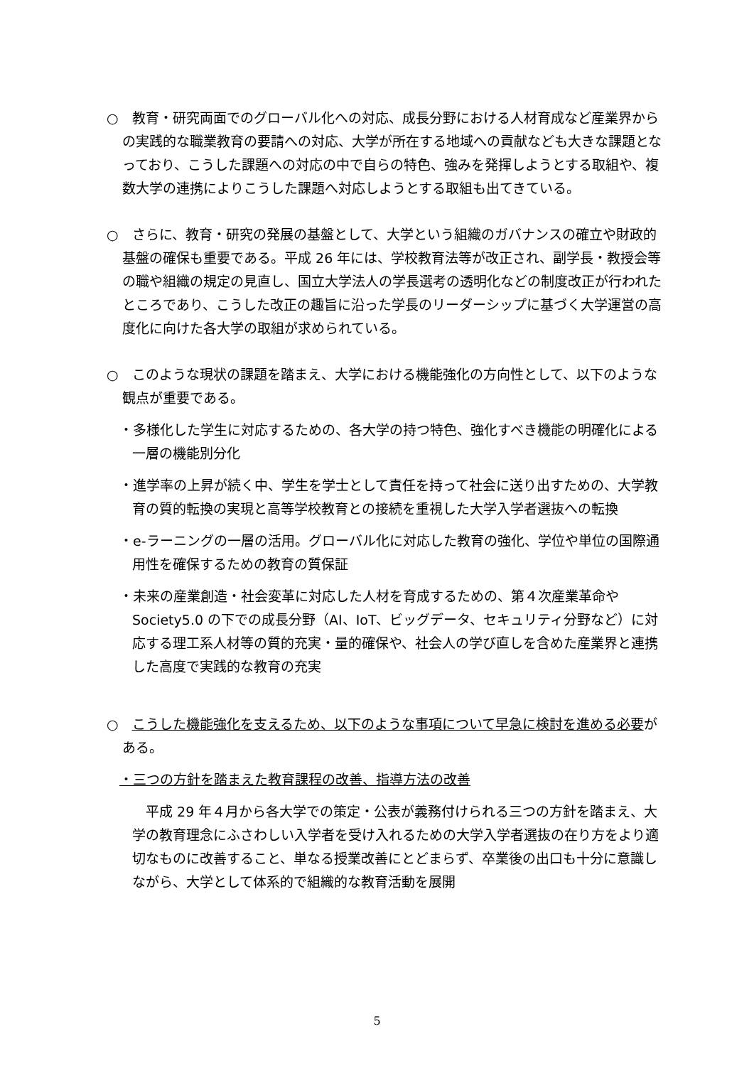○　教育・研究両面でのグローバル化への対応、成長分野における人材育成など産業界からの実践的な職業教育の要請への対応、大学が所在する地域への貢献なども大きな課題となっており、こうした課題への対応の中で自らの特色、強みを発揮しようとする取組や、複数大学の連携によりこうした課題へ対応しようとする取組も出てきている。
○　さらに、教育・研究の発展の基盤として、大学という組織のガバナンスの確立や財政的基盤の確保も重要である。平成 26 年には、学校教育法等が改正され、副学長・教授会等の職や組織の規定の見直し、国立大学法人の学長選考の透明化などの制度改正が行われたところであり、こうした改正の趣旨に沿った学長のリーダーシップに基づく大学運営の高度化に向けた各大学の取組が求められている。
○　このような現状の課題を踏まえ、大学における機能強化の方向性として、以下のような観点が重要である。
・多様化した学生に対応するための、各大学の持つ特色、強化すべき機能の明確化による一層の機能別分化
・進学率の上昇が続く中、学生を学士として責任を持って社会に送り出すための、大学教育の質的転換の実現と高等学校教育との接続を重視した大学入学者選抜への転換
・e-ラーニングの一層の活用。グローバル化に対応した教育の強化、学位や単位の国際通用性を確保するための教育の質保証
・未来の産業創造・社会変革に対応した人材を育成するための、第４次産業革命や Society5.0 の下での成長分野（AI、IoT、ビッグデータ、セキュリティ分野など）に対応する理工系人材等の質的充実・量的確保や、社会人の学び直しを含めた産業界と連携した高度で実践的な教育の充実
○　こうした機能強化を支えるため、以下のような事項について早急に検討を進める必要がある。
・三つの方針を踏まえた教育課程の改善、指導方法の改善
平成 29 年４月から各大学での策定・公表が義務付けられる三つの方針を踏まえ、大学の教育理念にふさわしい入学者を受け入れるための大学入学者選抜の在り方をより適切なものに改善すること、単なる授業改善にとどまらず、卒業後の出口も十分に意識しながら、大学として体系的で組織的な教育活動を展開
5